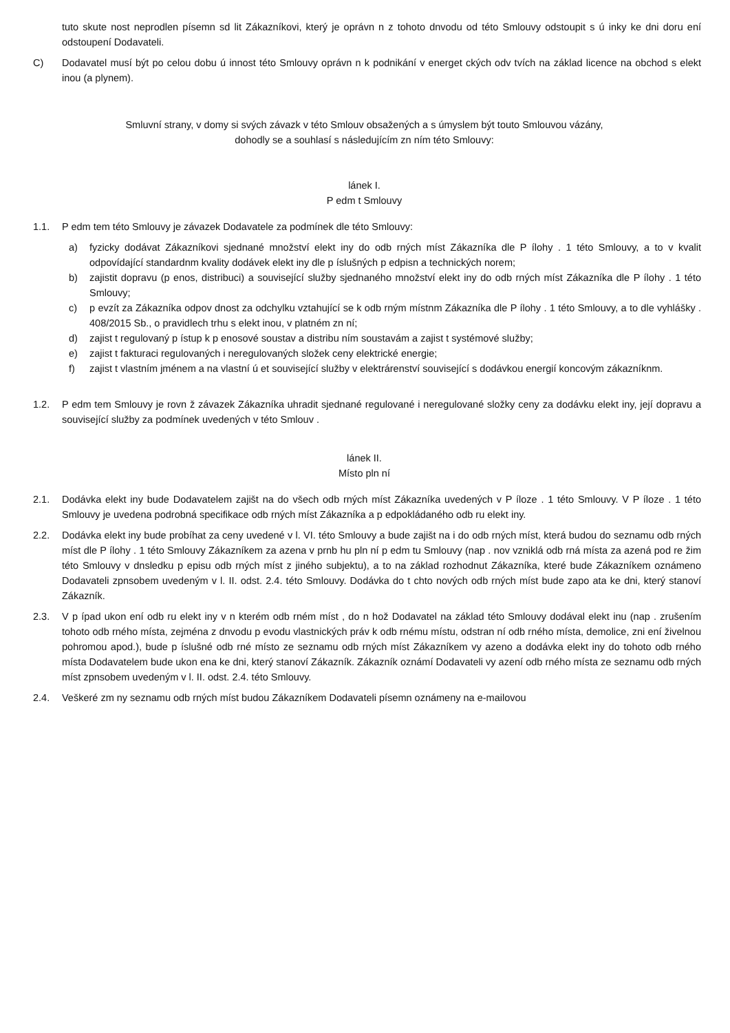tuto skute nost neprodlen písemn sd lit Zákazníkovi, který je oprávn n z tohoto dnvodu od této Smlouvy odstoupit s ú inky ke dni doru ení odstoupení Dodavateli.
C) Dodavatel musí být po celou dobu ú innost této Smlouvy oprávn n k podnikání v energet ckých odv tvích na základ licence na obchod s elekt inou (a plynem).
Smluvní strany, v domy si svých závazk v této Smlouv obsažených a s úmyslem být touto Smlouvou vázány,
dohodly se a souhlasí s následujícím zn ním této Smlouvy:
lánek I.
P edm t Smlouvy
1.1. P edm tem této Smlouvy je závazek Dodavatele za podmínek dle této Smlouvy:
a) fyzicky dodávat Zákazníkovi sjednané množství elekt iny do odb rných míst Zákazníka dle P ílohy . 1 této Smlouvy, a to v kvalit odpovídající standardnm kvality dodávek elekt iny dle p íslušných p edpisn a technických norem;
b) zajistit dopravu (p enos, distribuci) a související služby sjednaného množství elekt iny do odb rných míst Zákazníka dle P ílohy . 1 této Smlouvy;
c) p evzít za Zákazníka odpov dnost za odchylku vztahující se k odb rným místnm Zákazníka dle P ílohy . 1 této Smlouvy, a to dle vyhlášky . 408/2015 Sb., o pravidlech trhu s elekt inou, v platném zn ní;
d) zajist t regulovaný p ístup k p enosové soustav a distribu ním soustavám a zajist t systémové služby;
e) zajist t fakturaci regulovaných i neregulovaných složek ceny elektrické energie;
f) zajist t vlastním jménem a na vlastní ú et související služby v elektrárenství související s dodávkou energií koncovým zákazníknm.
1.2. P edm tem Smlouvy je rovn ž závazek Zákazníka uhradit sjednané regulované i neregulované složky ceny za dodávku elekt iny, její dopravu a související služby za podmínek uvedených v této Smlouv .
lánek II.
Místo pln ní
2.1. Dodávka elekt iny bude Dodavatelem zajišt na do všech odb rných míst Zákazníka uvedených v P íloze . 1 této Smlouvy. V P íloze . 1 této Smlouvy je uvedena podrobná specifikace odb rných míst Zákazníka a p edpokládaného odb ru elekt iny.
2.2. Dodávka elekt iny bude probíhat za ceny uvedené v l. VI. této Smlouvy a bude zajišt na i do odb rných míst, která budou do seznamu odb rných míst dle P ílohy . 1 této Smlouvy Zákazníkem za azena v prnb hu pln ní p edm tu Smlouvy (nap . nov vzniklá odb rná místa za azená pod re žim této Smlouvy v dnsledku p episu odb rných míst z jiného subjektu), a to na základ rozhodnut Zákazníka, které bude Zákazníkem oznámeno Dodavateli zpnsobem uvedeným v l. II. odst. 2.4. této Smlouvy. Dodávka do t chto nových odb rných míst bude zapo ata ke dni, který stanoví Zákazník.
2.3. V p ípad ukon ení odb ru elekt iny v n kterém odb rném míst , do n hož Dodavatel na základ této Smlouvy dodával elekt inu (nap . zrušením tohoto odb rného místa, zejména z dnvodu p evodu vlastnických práv k odb rnému místu, odstran ní odb rného místa, demolice, zni ení živelnou pohromou apod.), bude p íslušné odb rné místo ze seznamu odb rných míst Zákazníkem vy azeno a dodávka elekt iny do tohoto odb rného místa Dodavatelem bude ukon ena ke dni, který stanoví Zákazník. Zákazník oznámí Dodavateli vy azení odb rného místa ze seznamu odb rných míst zpnsobem uvedeným v l. II. odst. 2.4. této Smlouvy.
2.4. Veškeré zm ny seznamu odb rných míst budou Zákazníkem Dodavateli písemn oznámeny na e-mailovou